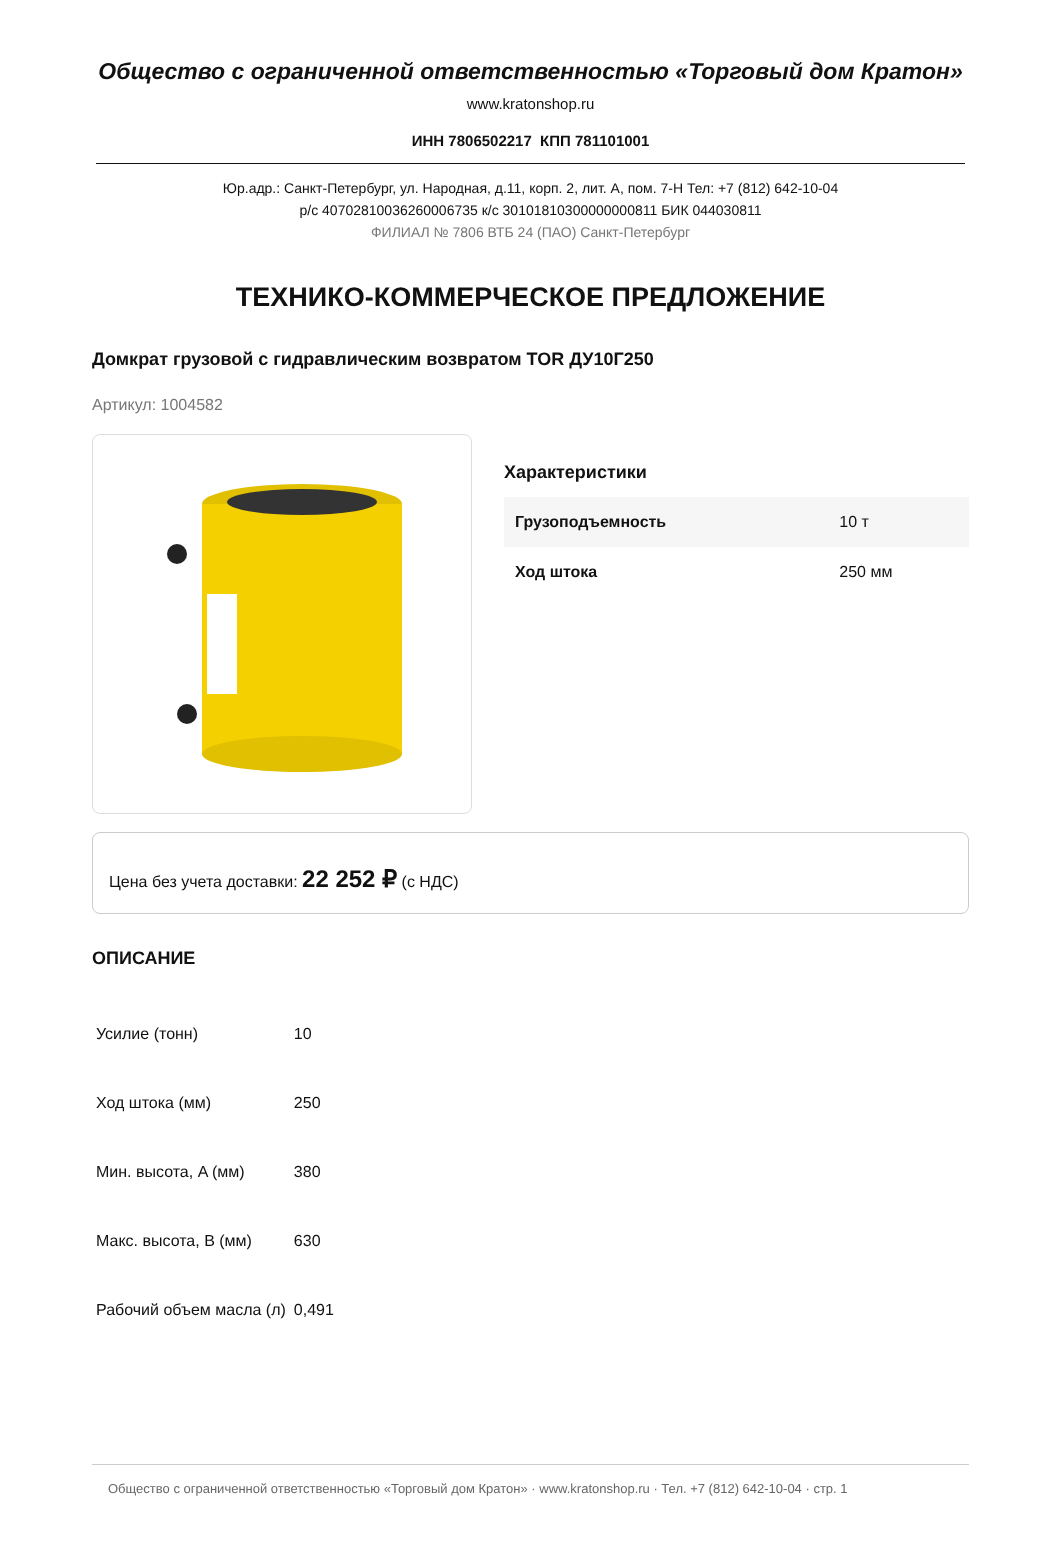Общество с ограниченной ответственностью «Торговый дом Кратон»
www.kratonshop.ru
ИНН 7806502217 КПП 781101001
Юр.адр.: Санкт-Петербург, ул. Народная, д.11, корп. 2, лит. А, пом. 7-Н Тел: +7 (812) 642-10-04
р/с 40702810036260006735 к/с 30101810300000000811 БИК 044030811
ФИЛИАЛ № 7806 ВТБ 24 (ПАО) Санкт-Петербург
ТЕХНИКО-КОММЕРЧЕСКОЕ ПРЕДЛОЖЕНИЕ
Домкрат грузовой с гидравлическим возвратом TOR ДУ10Г250
Артикул: 1004582
Характеристики
| Грузоподъемность | 10 т |
| Ход штока | 250 мм |
Цена без учета доставки: 22 252 ₽ (с НДС)
ОПИСАНИЕ
| Усилие (тонн) | 10 |
| Ход штока (мм) | 250 |
| Мин. высота, A (мм) | 380 |
| Макс. высота, B (мм) | 630 |
| Рабочий объем масла (л) | 0,491 |
Общество с ограниченной ответственностью «Торговый дом Кратон» · www.kratonshop.ru · Тел. +7 (812) 642-10-04 · стр. 1